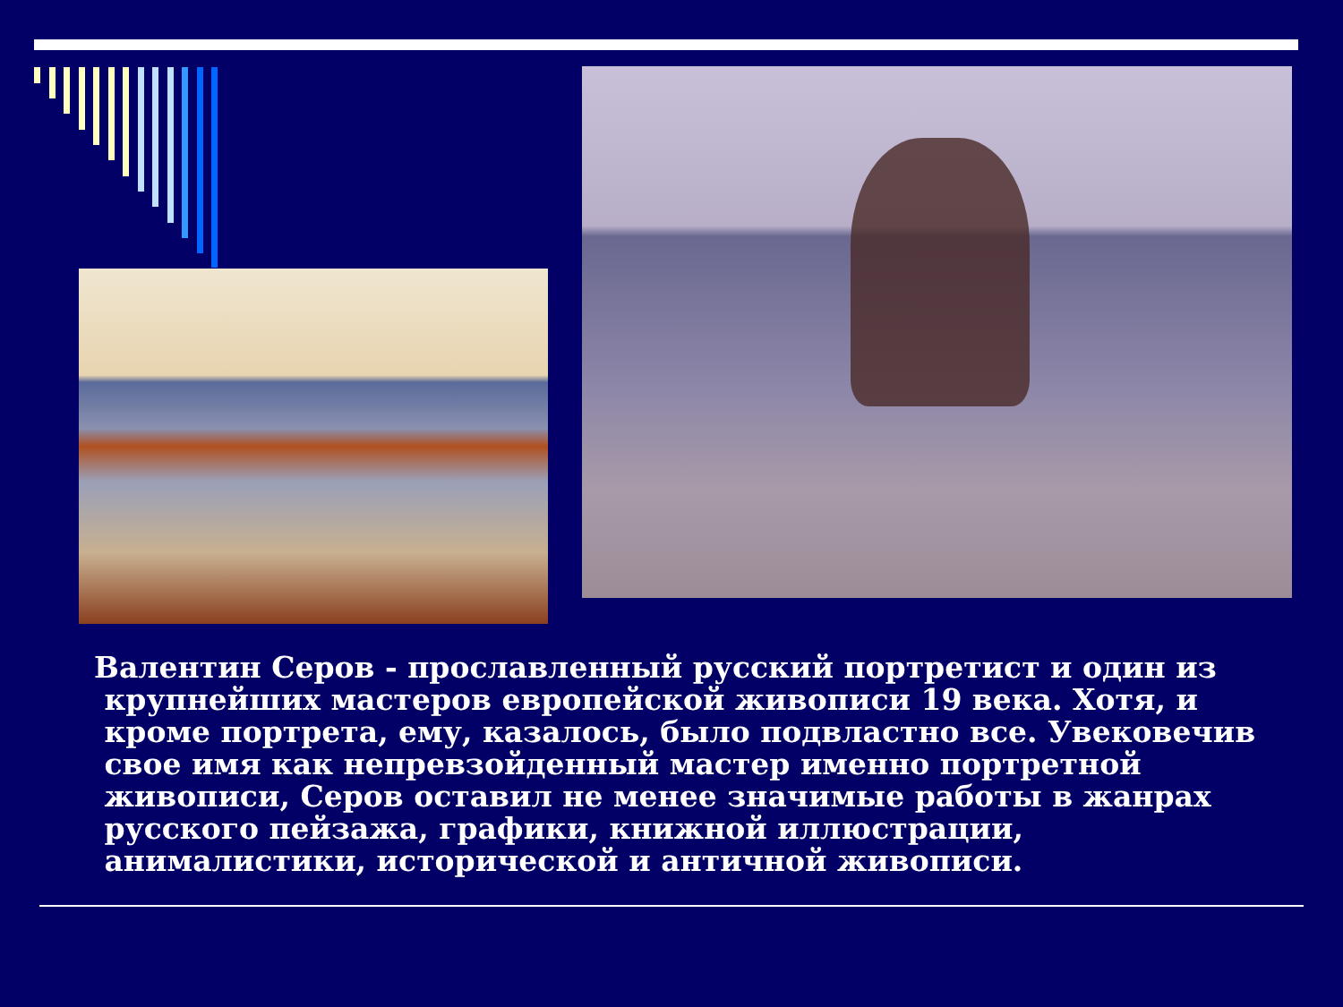Валентин Серов - прославленный русский портретист и один из
крупнейших мастеров европейской живописи 19 века. Хотя, и
кроме портрета, ему, казалось, было подвластно все. Увековечив
свое имя как непревзойденный мастер именно портретной
живописи, Серов оставил не менее значимые работы в жанрах
русского пейзажа, графики, книжной иллюстрации,
анималистики, исторической и античной живописи.